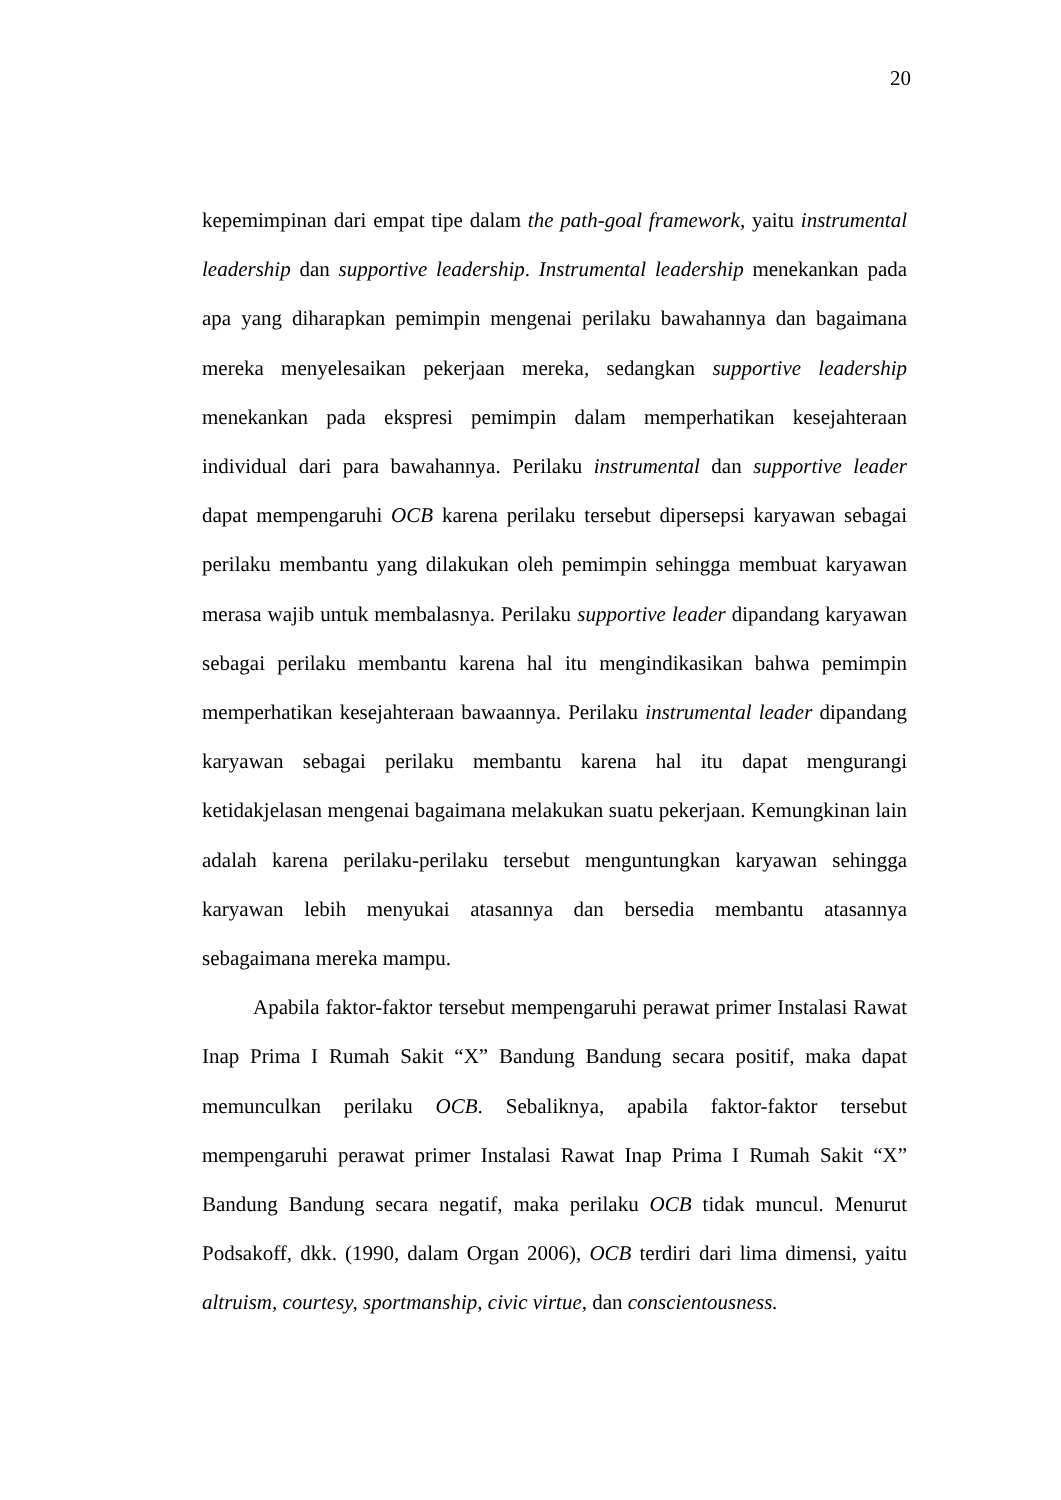20
kepemimpinan dari empat tipe dalam the path-goal framework, yaitu instrumental leadership dan supportive leadership. Instrumental leadership menekankan pada apa yang diharapkan pemimpin mengenai perilaku bawahannya dan bagaimana mereka menyelesaikan pekerjaan mereka, sedangkan supportive leadership menekankan pada ekspresi pemimpin dalam memperhatikan kesejahteraan individual dari para bawahannya. Perilaku instrumental dan supportive leader dapat mempengaruhi OCB karena perilaku tersebut dipersepsi karyawan sebagai perilaku membantu yang dilakukan oleh pemimpin sehingga membuat karyawan merasa wajib untuk membalasnya. Perilaku supportive leader dipandang karyawan sebagai perilaku membantu karena hal itu mengindikasikan bahwa pemimpin memperhatikan kesejahteraan bawaannya. Perilaku instrumental leader dipandang karyawan sebagai perilaku membantu karena hal itu dapat mengurangi ketidakjelasan mengenai bagaimana melakukan suatu pekerjaan. Kemungkinan lain adalah karena perilaku-perilaku tersebut menguntungkan karyawan sehingga karyawan lebih menyukai atasannya dan bersedia membantu atasannya sebagaimana mereka mampu.
Apabila faktor-faktor tersebut mempengaruhi perawat primer Instalasi Rawat Inap Prima I Rumah Sakit “X” Bandung Bandung secara positif, maka dapat memunculkan perilaku OCB. Sebaliknya, apabila faktor-faktor tersebut mempengaruhi perawat primer Instalasi Rawat Inap Prima I Rumah Sakit “X” Bandung Bandung secara negatif, maka perilaku OCB tidak muncul. Menurut Podsakoff, dkk. (1990, dalam Organ 2006), OCB terdiri dari lima dimensi, yaitu altruism, courtesy, sportmanship, civic virtue, dan conscientousness.